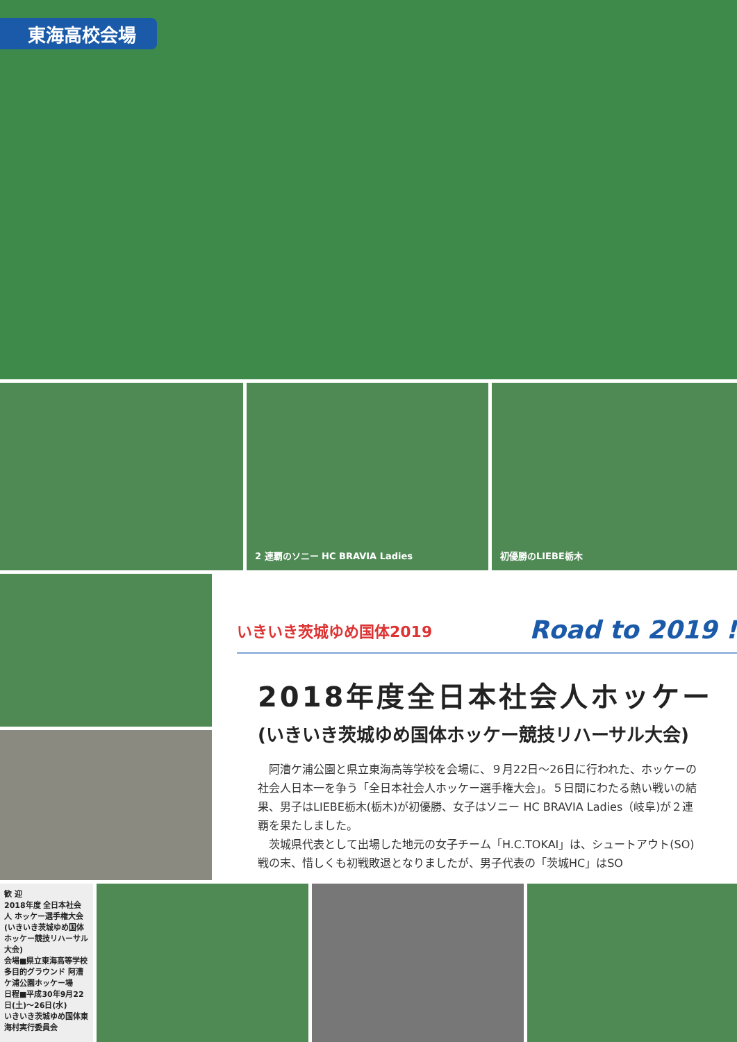東海高校会場
2 連覇のソニー HC BRAVIA Ladies
初優勝のLIEBE栃木
いきいき茨城ゆめ国体2019 Road to 2019 !
2018年度全日本社会人ホッケー
(いきいき茨城ゆめ国体ホッケー競技リハーサル大会)
阿漕ケ浦公園と県立東海高等学校を会場に、９月22日～26日に行われた、ホッケーの社会人日本一を争う「全日本社会人ホッケー選手権大会」。５日間にわたる熱い戦いの結果、男子はLIEBE栃木(栃木)が初優勝、女子はソニー HC BRAVIA Ladies（岐阜)が２連覇を果たしました。
茨城県代表として出場した地元の女子チーム「H.C.TOKAI」は、シュートアウト(SO)戦の末、惜しくも初戦敗退となりましたが、男子代表の「茨城HC」はSO
歓 迎
2018年度 全日本社会人 ホッケー選手権大会
(いきいき茨城ゆめ国体ホッケー競技リハーサル大会)
会場■県立東海高等学校多目的グラウンド 阿漕ケ浦公園ホッケー場
日程■平成30年9月22日(土)～26日(水)
いきいき茨城ゆめ国体東海村実行委員会